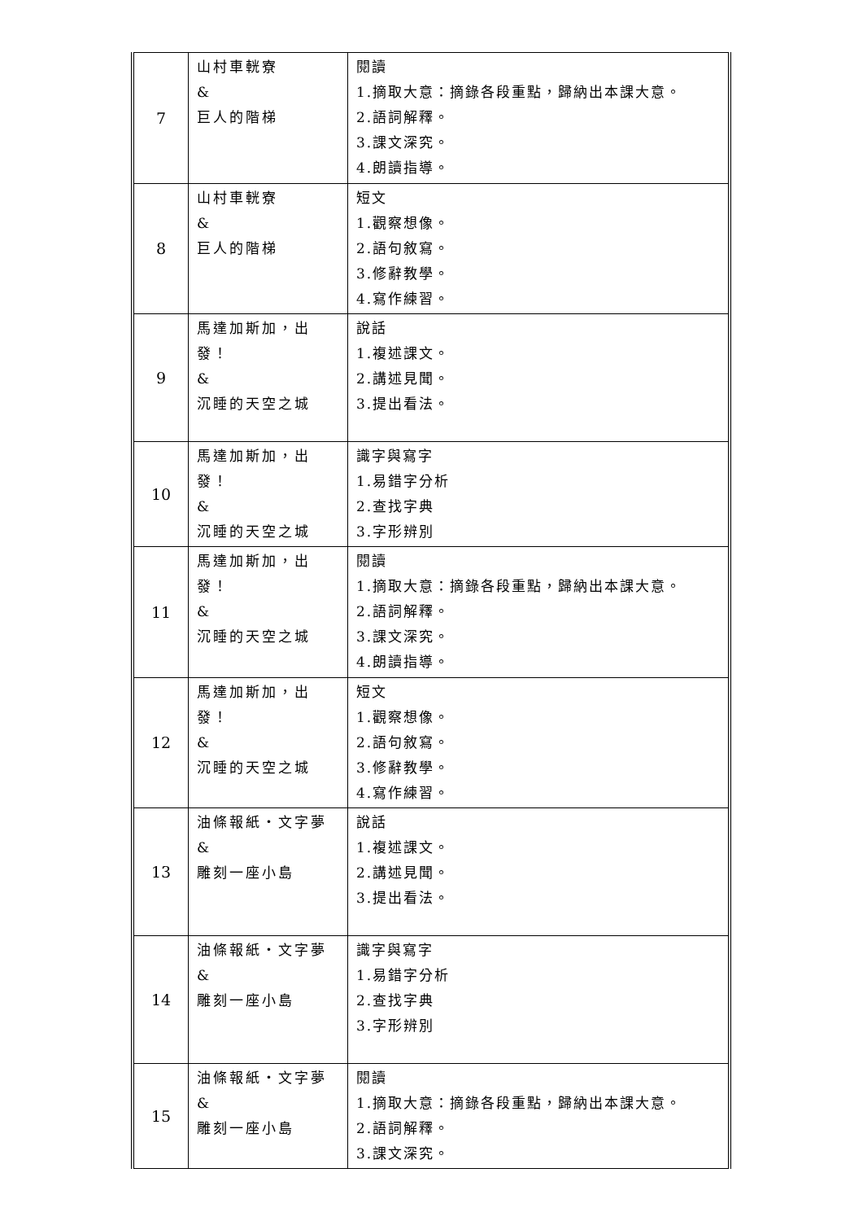| 7 | 山村車輄寮 & 巨人的階梯 | 閱讀 1.摘取大意：摘錄各段重點，歸納出本課大意。 2.語詞解釋。 3.課文深究。 4.朗讀指導。 |
| 8 | 山村車輄寮 & 巨人的階梯 | 短文 1.觀察想像。 2.語句敘寫。 3.修辭教學。 4.寫作練習。 |
| 9 | 馬達加斯加，出發！ & 沉睡的天空之城 | 說話 1.複述課文。 2.講述見聞。 3.提出看法。 |
| 10 | 馬達加斯加，出發！ & 沉睡的天空之城 | 識字與寫字 1.易錯字分析 2.查找字典 3.字形辨別 |
| 11 | 馬達加斯加，出發！ & 沉睡的天空之城 | 閱讀 1.摘取大意：摘錄各段重點，歸納出本課大意。 2.語詞解釋。 3.課文深究。 4.朗讀指導。 |
| 12 | 馬達加斯加，出發！ & 沉睡的天空之城 | 短文 1.觀察想像。 2.語句敘寫。 3.修辭教學。 4.寫作練習。 |
| 13 | 油條報紙‧文字夢 & 雕刻一座小島 | 說話 1.複述課文。 2.講述見聞。 3.提出看法。 |
| 14 | 油條報紙‧文字夢 & 雕刻一座小島 | 識字與寫字 1.易錯字分析 2.查找字典 3.字形辨別 |
| 15 | 油條報紙‧文字夢 & 雕刻一座小島 | 閱讀 1.摘取大意：摘錄各段重點，歸納出本課大意。 2.語詞解釋。 3.課文深究。 |